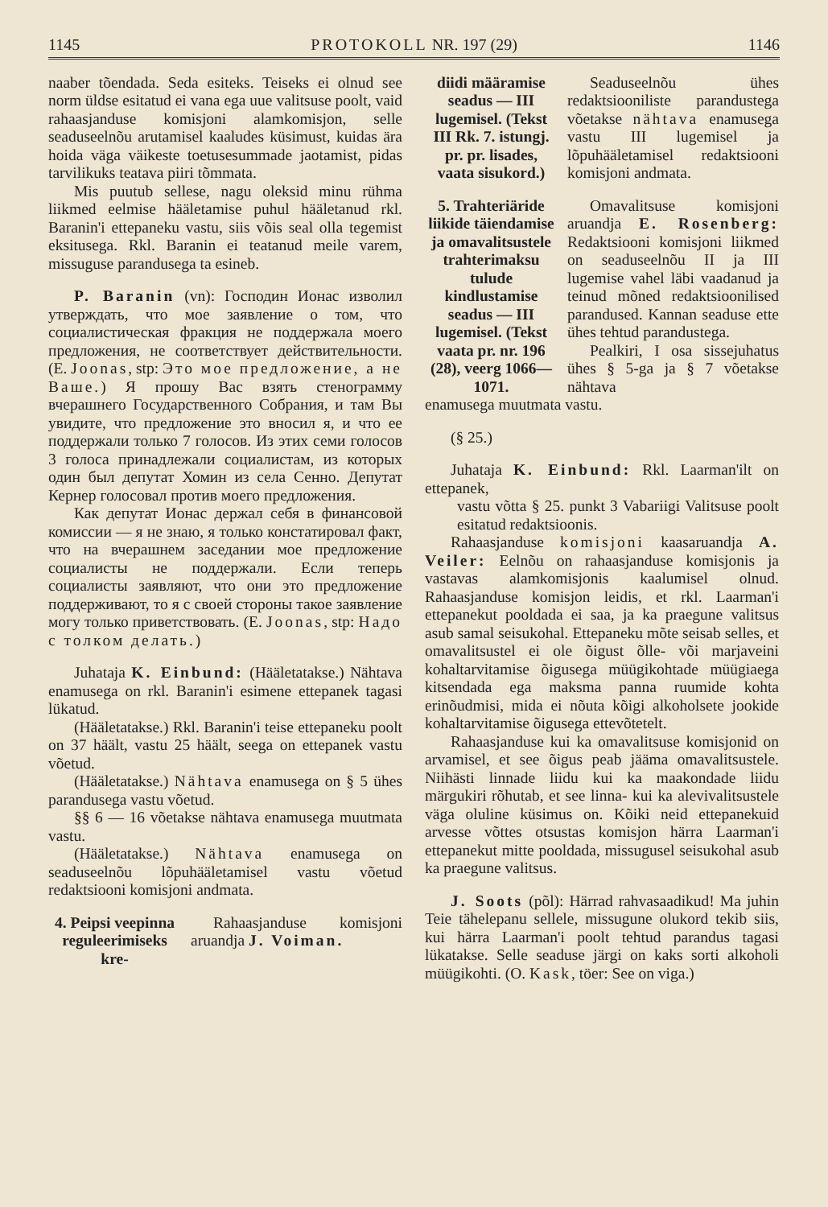1145 PROTOKOLL NR. 197 (29) 1146
naaber tõendada. Seda esiteks. Teiseks ei olnud see norm üldse esitatud ei vana ega uue valitsuse poolt, vaid rahaasjanduse komisjoni alamkomisjon, selle seaduseelnõu arutamisel kaaludes küsimust, kuidas ära hoida väga väikeste toetusesummade jaotamist, pidas tarvilikuks teatava piiri tõmmata.
Mis puutub sellese, nagu oleksid minu rühma liikmed eelmise hääletamise puhul hääletanud rkl. Baranin'i ettepaneku vastu, siis võis seal olla tegemist eksitusega. Rkl. Baranin ei teatanud meile varem, missuguse parandusega ta esineb.
P. Baranin (vn): Господин Ионас изволил утверждать, что мое заявление о том, что социалистическая фракция не поддержала моего предложения, не соответствует действительности. (E. Joonas, stp: Это мое предложение, а не Ваше.) Я прошу Вас взять стенограмму вчерашнего Государственного Собрания, и там Вы увидите, что предложение это вносил я, и что ее поддержали только 7 голосов. Из этих семи голосов 3 голоса принадлежали социалистам, из которых один был депутат Хомин из села Сенно. Депутат Кернер голосовал против моего предложения.
Как депутат Ионас держал себя в финансовой комиссии — я не знаю, я только констатировал факт, что на вчерашнем заседании мое предложение социалисты не поддержали. Если теперь социалисты заявляют, что они это предложение поддерживают, то я с своей стороны такое заявление могу только приветствовать. (E. Joonas, stp: Надо с толком делать.)
Juhataja K. Einbund: (Hääletatakse.) Nähtava enamusega on rkl. Baranin'i esimene ettepanek tagasi lükatud.
(Hääletatakse.) Rkl. Baranin'i teise ettepaneku poolt on 37 häält, vastu 25 häält, seega on ettepanek vastu võetud.
(Hääletatakse.) Nähtava enamusega on § 5 ühes parandusega vastu võetud.
§§ 6 — 16 võetakse nähtava enamusega muutmata vastu.
(Hääletatakse.) Nähtava enamusega on seaduseelnõu lõpuhääletamisel vastu võetud redaktsiooni komisjoni andmata.
4. Peipsi veepinna reguleerimiseks kre-
Rahaasjanduse komisjoni aruandja J. Voiman.
diidi määramise seadus — III lugemisel. (Tekst III Rk. 7. istungj. pr. pr. lisades, vaata sisukord.)
Seaduseelnõu ühes redaktsiooniliste parandustega võetakse nähtava enamusega vastu III lugemisel ja lõpuhääletamisel redaktsiooni komisjoni andmata.
5. Trahteriäride liikide täiendamise ja omavalitsustele trahterimaksu tulude kindlustamise seadus — III lugemisel. (Tekst vaata pr. nr. 196 (28), veerg 1066—1071.
Omavalitsuse komisjoni aruandja E. Rosenberg: Redaktsiooni komisjoni liikmed on seaduseelnõu II ja III lugemise vahel läbi vaadanud ja teinud mõned redaktsioonilised parandused. Kannan seaduse ette ühes tehtud parandustega.
Pealkiri, I osa sissejuhatus ühes § 5-ga ja § 7 võetakse nähtava
enamusega muutmata vastu.
(§ 25.)
Juhataja K. Einbund: Rkl. Laarman'ilt on ettepanek,
vastu võtta § 25. punkt 3 Vabariigi Valitsuse poolt esitatud redaktsioonis.
Rahaasjanduse komisjoni kaasaruandja A. Veiler: Eelnõu on rahaasjanduse komisjonis ja vastavas alamkomisjonis kaalumisel olnud. Rahaasjanduse komisjon leidis, et rkl. Laarman'i ettepanekut pooldada ei saa, ja ka praegune valitsus asub samal seisukohal. Ettepaneku mõte seisab selles, et omavalitsustel ei ole õigust õlle- või marjaveini kohaltarvitamise õigusega müügikohtade müügiaega kitsendada ega maksma panna ruumide kohta erinõudmisi, mida ei nõuta kõigi alkoholsete jookide kohaltarvitamise õigusega ettevõtetelt.
Rahaasjanduse kui ka omavalitsuse komisjonid on arvamisel, et see õigus peab jääma omavalitsustele. Niihästi linnade liidu kui ka maakondade liidu märgukiri rõhutab, et see linna- kui ka alevivalitsustele väga oluline küsimus on. Kõiki neid ettepanekuid arvesse võttes otsustas komisjon härra Laarman'i ettepanekut mitte pooldada, missugusel seisukohal asub ka praegune valitsus.
J. Soots (põl): Härrad rahvasaadikud! Ma juhin Teie tähelepanu sellele, missugune olukord tekib siis, kui härra Laarman'i poolt tehtud parandus tagasi lükatakse. Selle seaduse järgi on kaks sorti alkoholi müügikohti. (O. Kask, töer: See on viga.)